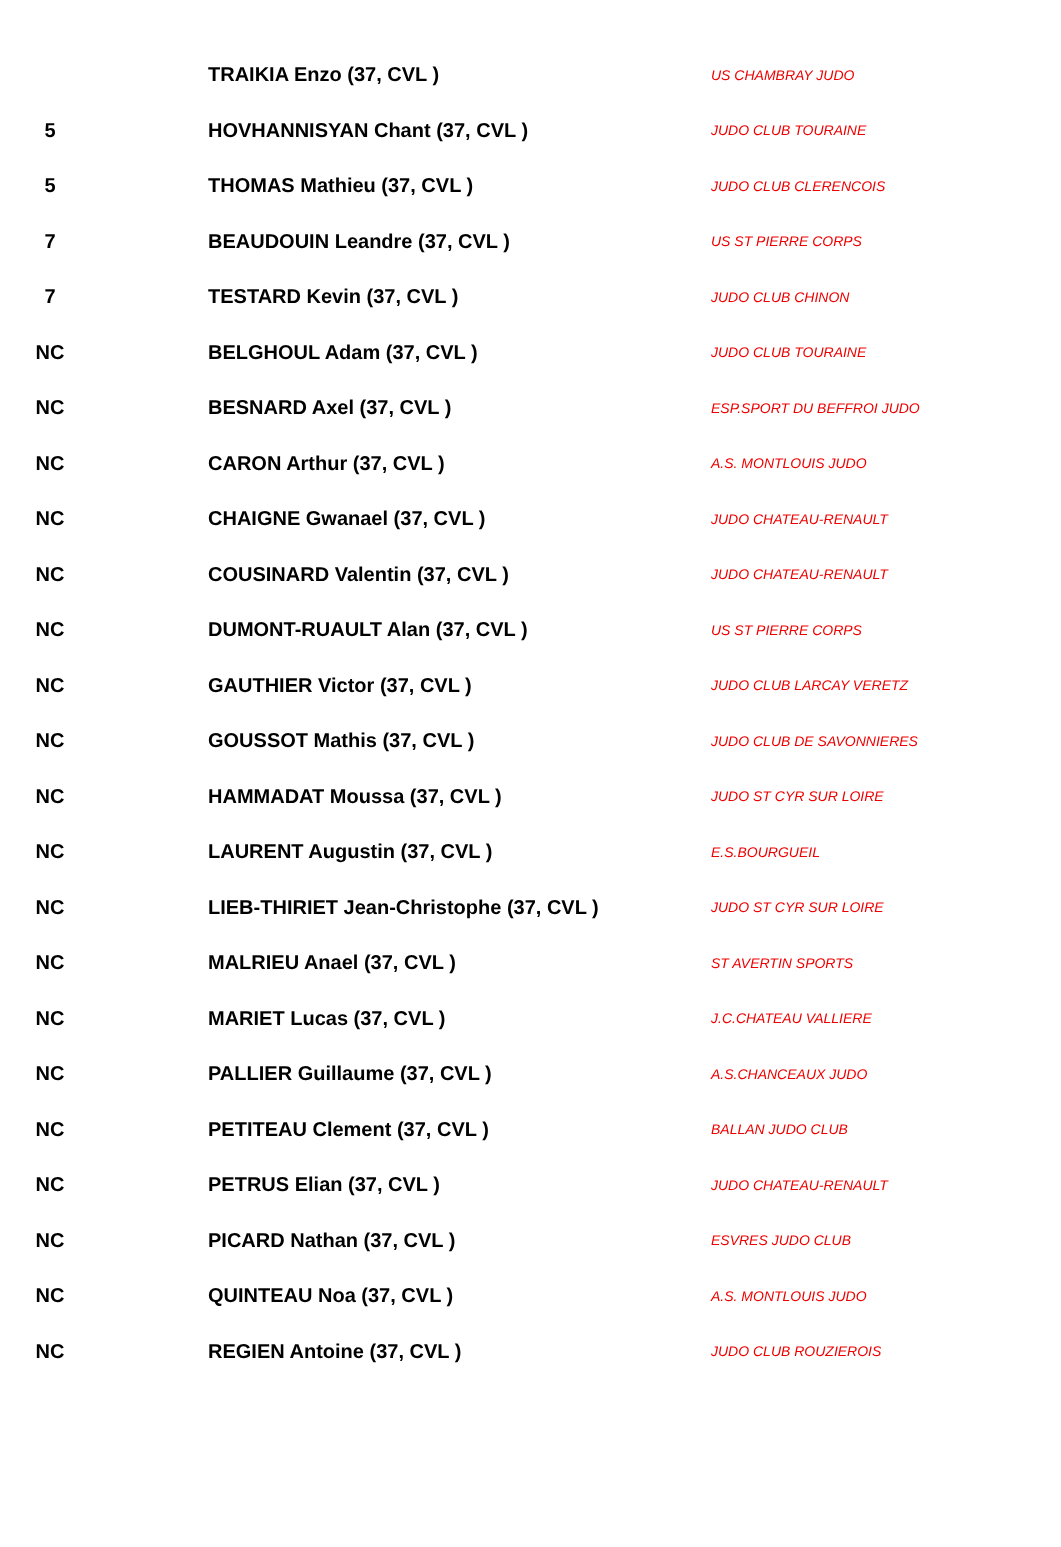| | TRAIKIA Enzo (37, CVL ) | US CHAMBRAY JUDO |
| 5 | HOVHANNISYAN Chant (37, CVL ) | JUDO CLUB TOURAINE |
| 5 | THOMAS Mathieu (37, CVL ) | JUDO CLUB CLERENCOIS |
| 7 | BEAUDOUIN Leandre (37, CVL ) | US ST PIERRE CORPS |
| 7 | TESTARD Kevin (37, CVL ) | JUDO CLUB CHINON |
| NC | BELGHOUL Adam (37, CVL ) | JUDO CLUB TOURAINE |
| NC | BESNARD Axel (37, CVL ) | ESP.SPORT DU BEFFROI JUDO |
| NC | CARON Arthur (37, CVL ) | A.S. MONTLOUIS JUDO |
| NC | CHAIGNE Gwanael (37, CVL ) | JUDO CHATEAU-RENAULT |
| NC | COUSINARD Valentin (37, CVL ) | JUDO CHATEAU-RENAULT |
| NC | DUMONT-RUAULT Alan (37, CVL ) | US ST PIERRE CORPS |
| NC | GAUTHIER Victor (37, CVL ) | JUDO CLUB LARCAY VERETZ |
| NC | GOUSSOT Mathis (37, CVL ) | JUDO CLUB DE SAVONNIERES |
| NC | HAMMADAT Moussa (37, CVL ) | JUDO ST CYR SUR LOIRE |
| NC | LAURENT Augustin (37, CVL ) | E.S.BOURGUEIL |
| NC | LIEB-THIRIET Jean-Christophe (37, CVL ) | JUDO ST CYR SUR LOIRE |
| NC | MALRIEU Anael (37, CVL ) | ST AVERTIN SPORTS |
| NC | MARIET Lucas (37, CVL ) | J.C.CHATEAU VALLIERE |
| NC | PALLIER Guillaume (37, CVL ) | A.S.CHANCEAUX JUDO |
| NC | PETITEAU Clement (37, CVL ) | BALLAN JUDO CLUB |
| NC | PETRUS Elian (37, CVL ) | JUDO CHATEAU-RENAULT |
| NC | PICARD Nathan (37, CVL ) | ESVRES JUDO CLUB |
| NC | QUINTEAU Noa (37, CVL ) | A.S. MONTLOUIS JUDO |
| NC | REGIEN Antoine (37, CVL ) | JUDO CLUB ROUZIEROIS |